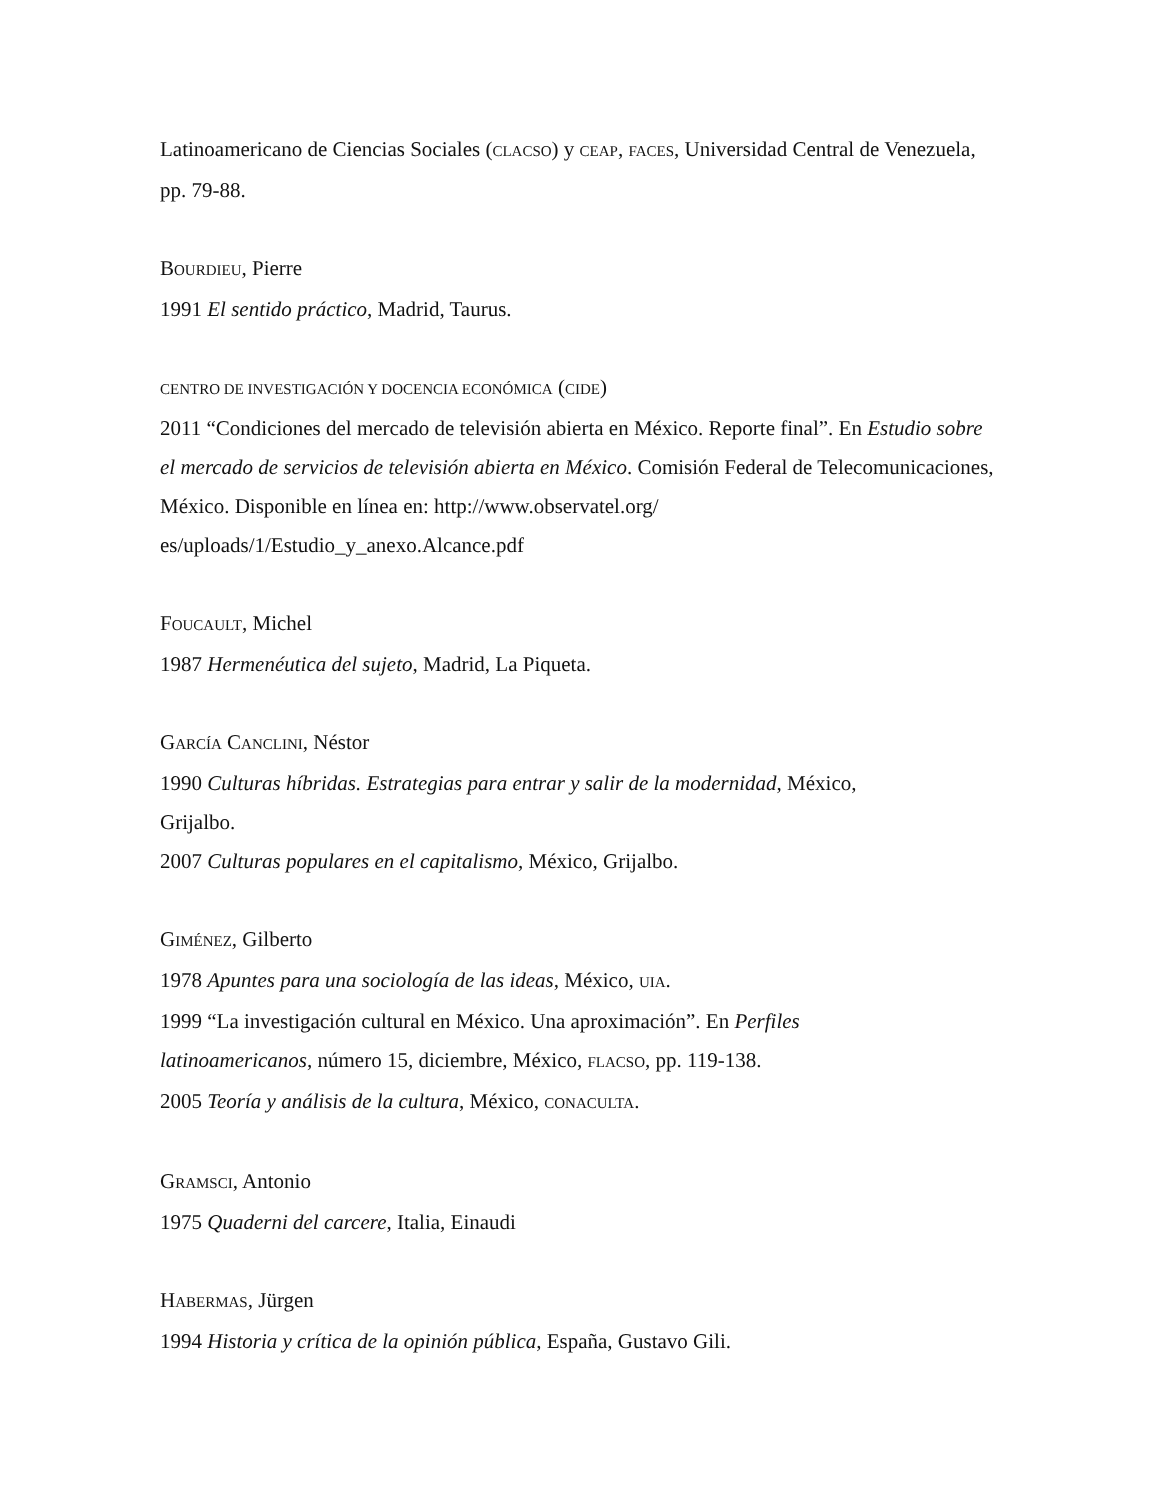Latinoamericano de Ciencias Sociales (CLACSO) y CEAP, FACES, Universidad Central de Venezuela, pp. 79-88.
BOURDIEU, Pierre
1991 El sentido práctico, Madrid, Taurus.
CENTRO DE INVESTIGACIÓN Y DOCENCIA ECONÓMICA (CIDE)
2011 “Condiciones del mercado de televisión abierta en México. Reporte final”. En Estudio sobre el mercado de servicios de televisión abierta en México. Comisión Federal de Telecomunicaciones, México. Disponible en línea en: http://www.observatel.org/
es/uploads/1/Estudio_y_anexo.Alcance.pdf
FOUCAULT, Michel
1987 Hermenéutica del sujeto, Madrid, La Piqueta.
GARCÍA CANCLINI, Néstor
1990 Culturas híbridas. Estrategias para entrar y salir de la modernidad, México,
Grijalbo.
2007 Culturas populares en el capitalismo, México, Grijalbo.
GIMÉNEZ, Gilberto
1978 Apuntes para una sociología de las ideas, México, UIA.
1999 “La investigación cultural en México. Una aproximación”. En Perfiles
latinoamericanos, número 15, diciembre, México, FLACSO, pp. 119-138.
2005 Teoría y análisis de la cultura, México, CONACULTA.
GRAMSCI, Antonio
1975 Quaderni del carcere, Italia, Einaudi
HABERMAS, Jürgen
1994 Historia y crítica de la opinión pública, España, Gustavo Gili.